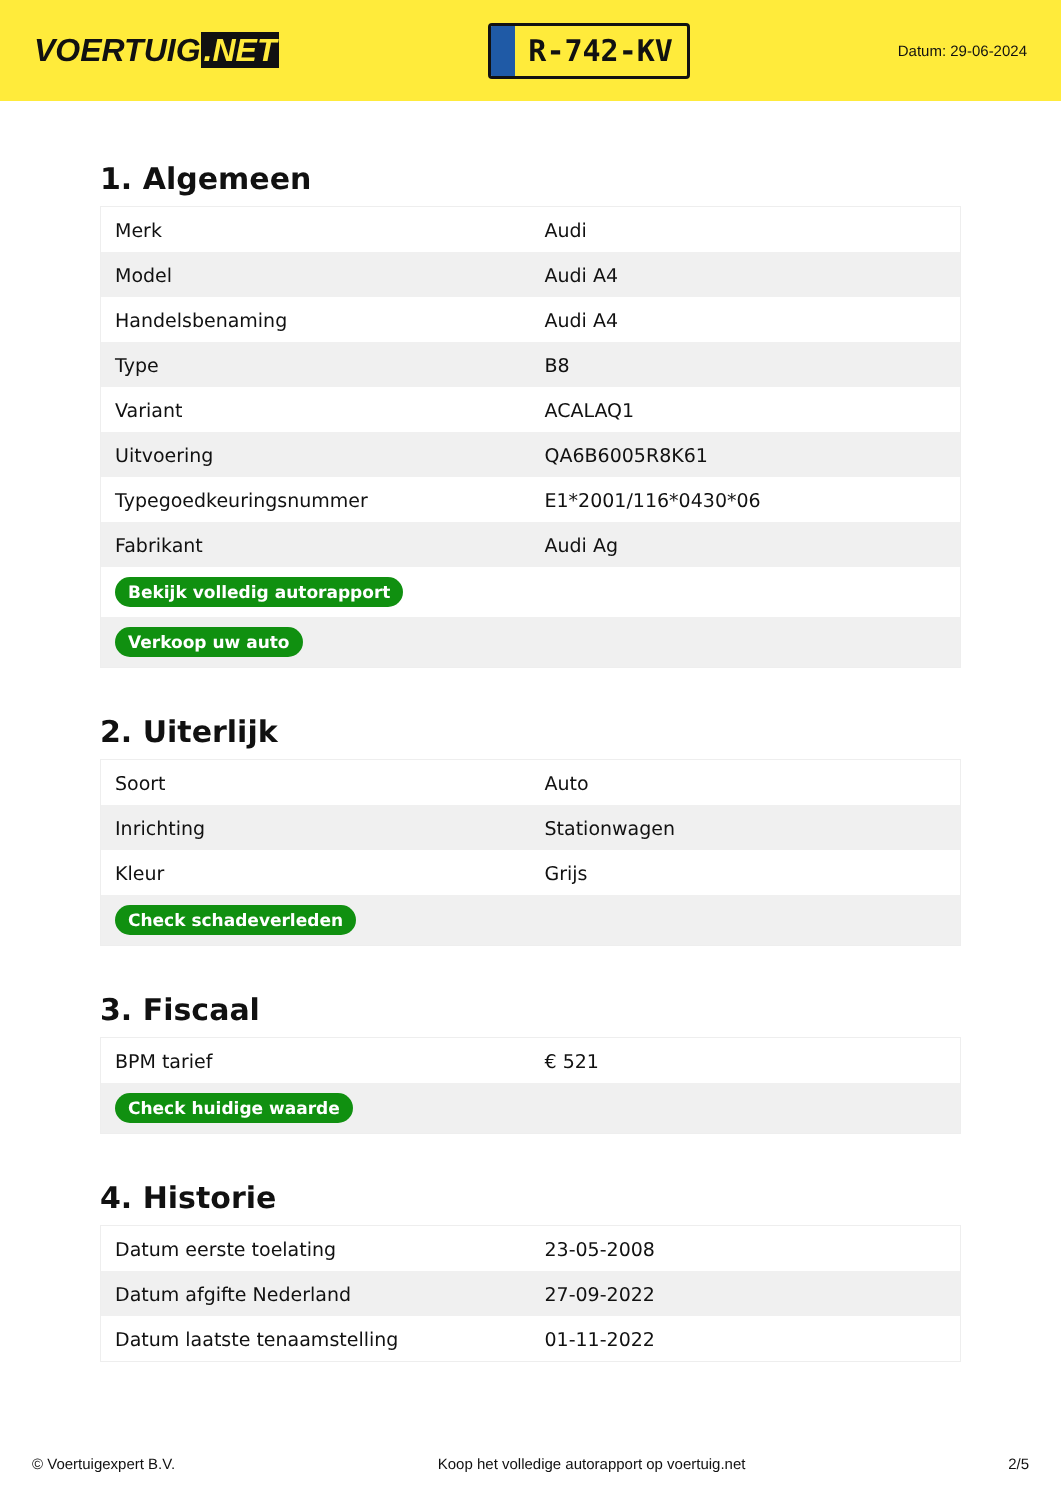VOERTUIG.NET
R-742-KV
Datum: 29-06-2024
1. Algemeen
| Merk | Audi |
| Model | Audi A4 |
| Handelsbenaming | Audi A4 |
| Type | B8 |
| Variant | ACALAQ1 |
| Uitvoering | QA6B6005R8K61 |
| Typegoedkeuringsnummer | E1*2001/116*0430*06 |
| Fabrikant | Audi Ag |
| Bekijk volledig autorapport | |
| Verkoop uw auto | |
2. Uiterlijk
| Soort | Auto |
| Inrichting | Stationwagen |
| Kleur | Grijs |
| Check schadeverleden | |
3. Fiscaal
| BPM tarief | € 521 |
| Check huidige waarde | |
4. Historie
| Datum eerste toelating | 23-05-2008 |
| Datum afgifte Nederland | 27-09-2022 |
| Datum laatste tenaamstelling | 01-11-2022 |
© Voertuigexpert B.V. Koop het volledige autorapport op voertuig.net 2/5